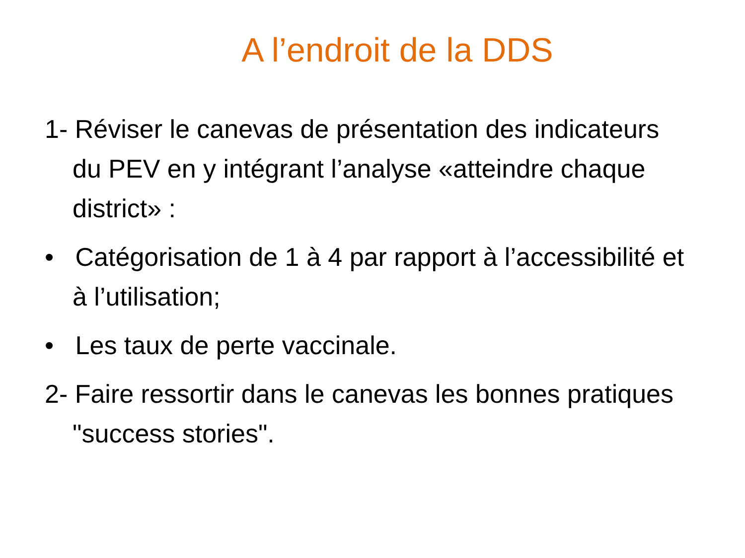A l’endroit de la DDS
1- Réviser le canevas de présentation des indicateurs du PEV en y intégrant l’analyse «atteindre chaque district» :
• Catégorisation de 1 à 4 par rapport à l’accessibilité et à l’utilisation;
• Les taux de perte vaccinale.
2- Faire ressortir dans le canevas les bonnes pratiques "success stories".